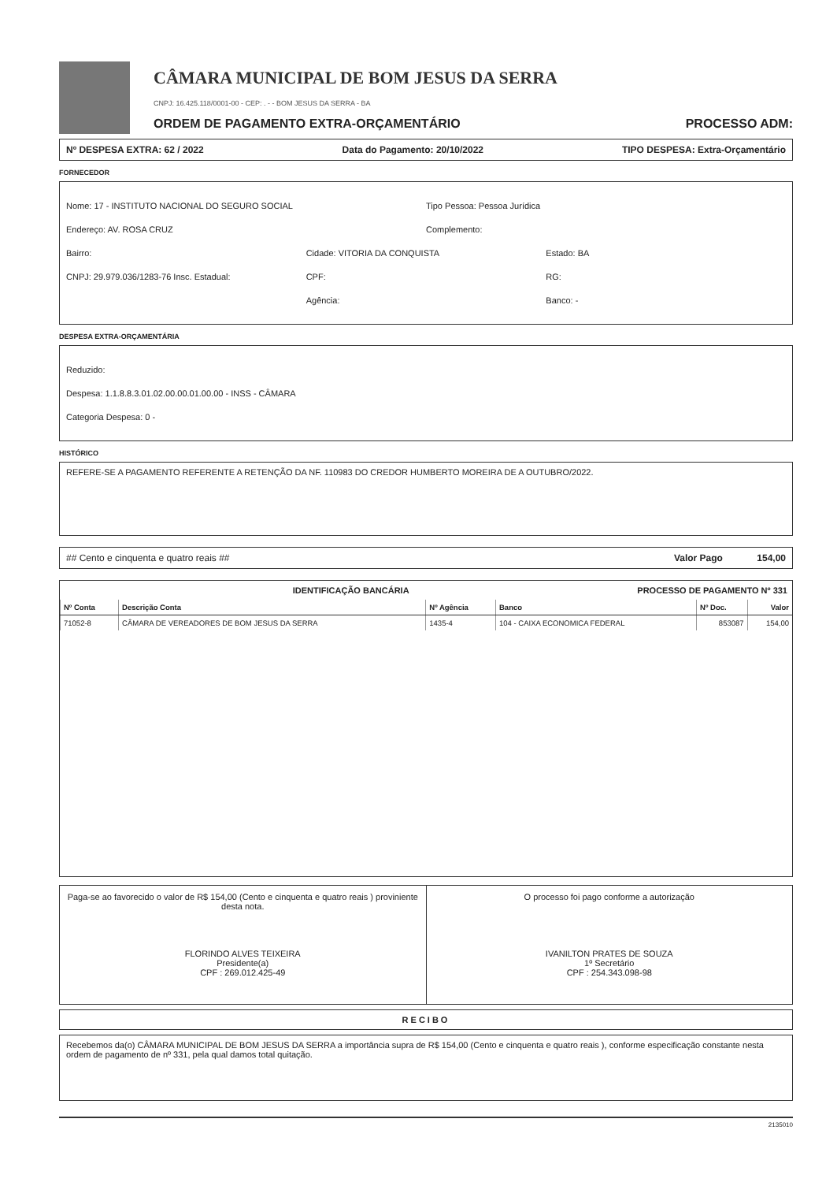CÂMARA MUNICIPAL DE BOM JESUS DA SERRA
CNPJ: 16.425.118/0001-00 - CEP: . - - BOM JESUS DA SERRA - BA
ORDEM DE PAGAMENTO EXTRA-ORÇAMENTÁRIO PROCESSO ADM:
Nº DESPESA EXTRA: 62 / 2022 Data do Pagamento: 20/10/2022 TIPO DESPESA: Extra-Orçamentário
FORNECEDOR
Nome: 17 - INSTITUTO NACIONAL DO SEGURO SOCIAL Tipo Pessoa: Pessoa Jurídica
Endereço: AV. ROSA CRUZ Complemento:
Bairro: Cidade: VITORIA DA CONQUISTA Estado: BA
CNPJ: 29.979.036/1283-76 Insc. Estadual: CPF: RG:
Agência: Banco: -
DESPESA EXTRA-ORÇAMENTÁRIA
Reduzido:
Despesa: 1.1.8.8.3.01.02.00.00.01.00.00 - INSS - CÂMARA
Categoria Despesa: 0 -
HISTÓRICO
REFERE-SE A PAGAMENTO REFERENTE A RETENÇÃO DA NF. 110983 DO CREDOR HUMBERTO MOREIRA DE A OUTUBRO/2022.
## Cento e cinquenta e quatro reais ## Valor Pago 154,00
IDENTIFICAÇÃO BANCÁRIA PROCESSO DE PAGAMENTO Nº 331
| Nº Conta | Descrição Conta | Nº Agência | Banco | Nº Doc. | Valor |
| --- | --- | --- | --- | --- | --- |
| 71052-8 | CÂMARA DE VEREADORES DE BOM JESUS DA SERRA | 1435-4 | 104 - CAIXA ECONOMICA FEDERAL | 853087 | 154,00 |
Paga-se ao favorecido o valor de R$ 154,00 (Cento e cinquenta e quatro reais ) proviniente desta nota.
FLORINDO ALVES TEIXEIRA
Presidente(a)
CPF : 269.012.425-49
O processo foi pago conforme a autorização
IVANILTON PRATES DE SOUZA
1º Secretário
CPF : 254.343.098-98
RECIBO
Recebemos da(o) CÂMARA MUNICIPAL DE BOM JESUS DA SERRA a importância supra de R$ 154,00 (Cento e cinquenta e quatro reais ), conforme especificação constante nesta ordem de pagamento de nº 331, pela qual damos total quitação.
2135010